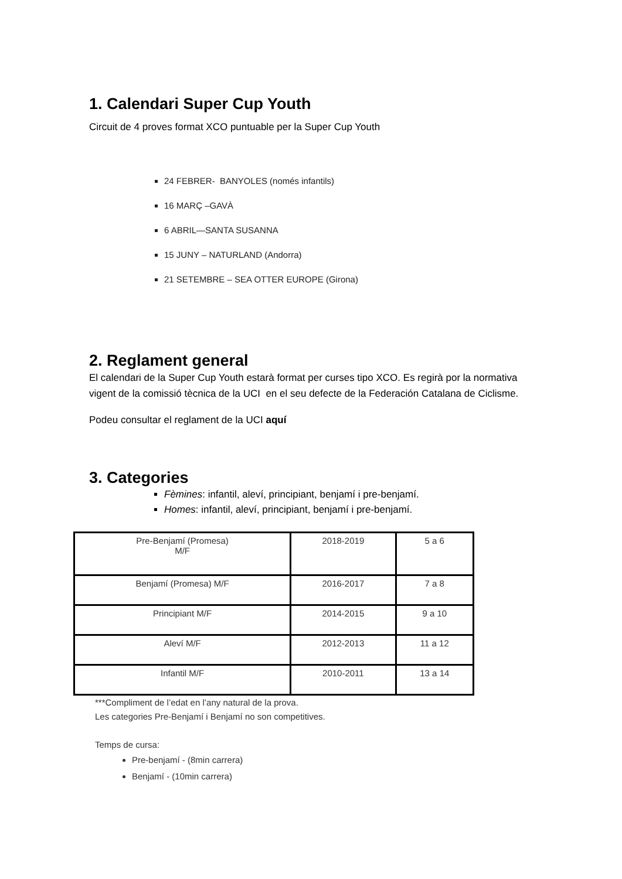1. Calendari Super Cup Youth
Circuit de 4 proves format XCO puntuable per la Super Cup Youth
24 FEBRER- BANYOLES (només infantils)
16 MARÇ –GAVÀ
6 ABRIL—SANTA SUSANNA
15 JUNY – NATURLAND (Andorra)
21 SETEMBRE – SEA OTTER EUROPE (Girona)
2. Reglament general
El calendari de la Super Cup Youth estarà format per curses tipo XCO. Es regirà por la normativa vigent de la comissió tècnica de la UCI en el seu defecte de la Federación Catalana de Ciclisme.
Podeu consultar el reglament de la UCI aquí
3. Categories
Fèmines: infantil, aleví, principiant, benjamí i pre-benjamí.
Homes: infantil, aleví, principiant, benjamí i pre-benjamí.
| Pre-Benjamí (Promesa) M/F | 2018-2019 | 5 a 6 |
| Benjamí (Promesa) M/F | 2016-2017 | 7 a 8 |
| Principiant M/F | 2014-2015 | 9 a 10 |
| Aleví M/F | 2012-2013 | 11 a 12 |
| Infantil M/F | 2010-2011 | 13 a 14 |
***Compliment de l’edat en l’any natural de la prova.
Les categories Pre-Benjamí i Benjamí no son competitives.
Temps de cursa:
Pre-benjamí - (8min carrera)
Benjamí - (10min carrera)